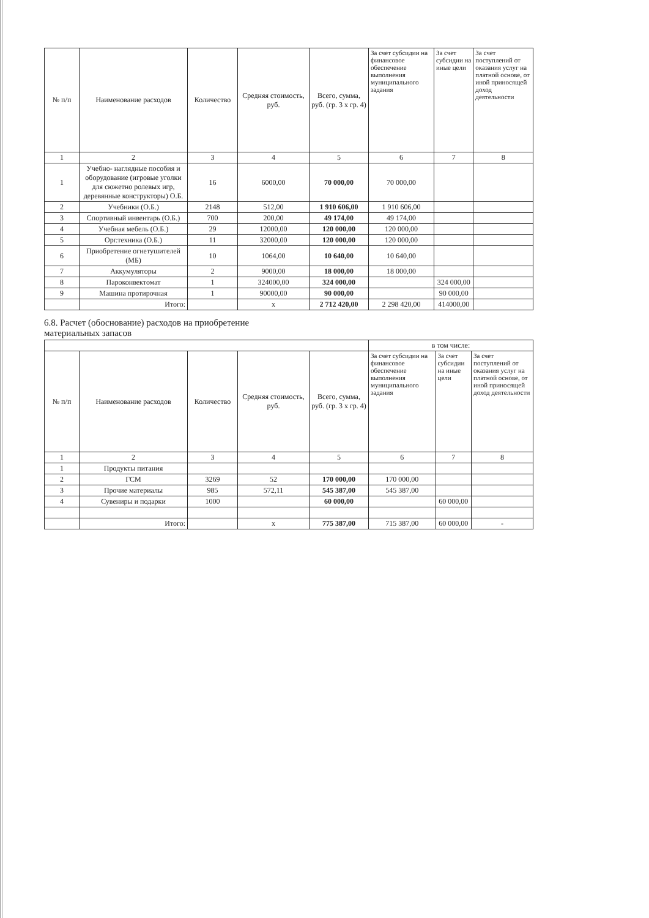| № п/п | Наименование расходов | Количество | Средняя стоимость, руб. | Всего, сумма, руб. (гр. 3 х гр. 4) | За счет субсидии на финансовое обеспечение выполнения муниципального задания | За счет субсидии на иные цели | За счет поступлений от оказания услуг на платной основе, от иной приносящей доход деятельности |
| --- | --- | --- | --- | --- | --- | --- | --- |
| 1 | 2 | 3 | 4 | 5 | 6 | 7 | 8 |
| 1 | Учебно- наглядные пособия и оборудование (игровые уголки для сюжетно ролевых игр, деревянные конструкторы) О.Б. | 16 | 6000,00 | 70 000,00 | 70 000,00 | | |
| 2 | Учебники (О.Б.) | 2148 | 512,00 | 1 910 606,00 | 1 910 606,00 | | |
| 3 | Спортивный инвентарь (О.Б.) | 700 | 200,00 | 49 174,00 | 49 174,00 | | |
| 4 | Учебная мебель (О.Б.) | 29 | 12000,00 | 120 000,00 | 120 000,00 | | |
| 5 | Орг.техника (О.Б.) | 11 | 32000,00 | 120 000,00 | 120 000,00 | | |
| 6 | Приобретение огнетушителей (МБ) | 10 | 1064,00 | 10 640,00 | 10 640,00 | | |
| 7 | Аккумуляторы | 2 | 9000,00 | 18 000,00 | 18 000,00 | | |
| 8 | Пароконвектомат | 1 | 324000,00 | 324 000,00 | | 324 000,00 | |
| 9 | Машина протирочная | 1 | 90000,00 | 90 000,00 | | 90 000,00 | |
| | Итого: | | х | 2 712 420,00 | 2 298 420,00 | 414000,00 | |
6.8. Расчет (обоснование) расходов на приобретение
материальных запасов
| | | | | | в том числе: | | |
| № п/п | Наименование расходов | Количество | Средняя стоимость, руб. | Всего, сумма, руб. (гр. 3 х гр. 4) | За счет субсидии на финансовое обеспечение выполнения муниципального задания | За счет субсидии на иные цели | За счет поступлений от оказания услуг на платной основе, от иной приносящей доход деятельности |
| 1 | 2 | 3 | 4 | 5 | 6 | 7 | 8 |
| 1 | Продукты питания | | | | | | |
| 2 | ГСМ | 3269 | 52 | 170 000,00 | 170 000,00 | | |
| 3 | Прочие материалы | 985 | 572,11 | 545 387,00 | 545 387,00 | | |
| 4 | Сувениры и подарки | 1000 | | 60 000,00 | | 60 000,00 | |
| | Итого: | | х | 775 387,00 | 715 387,00 | 60 000,00 | - |